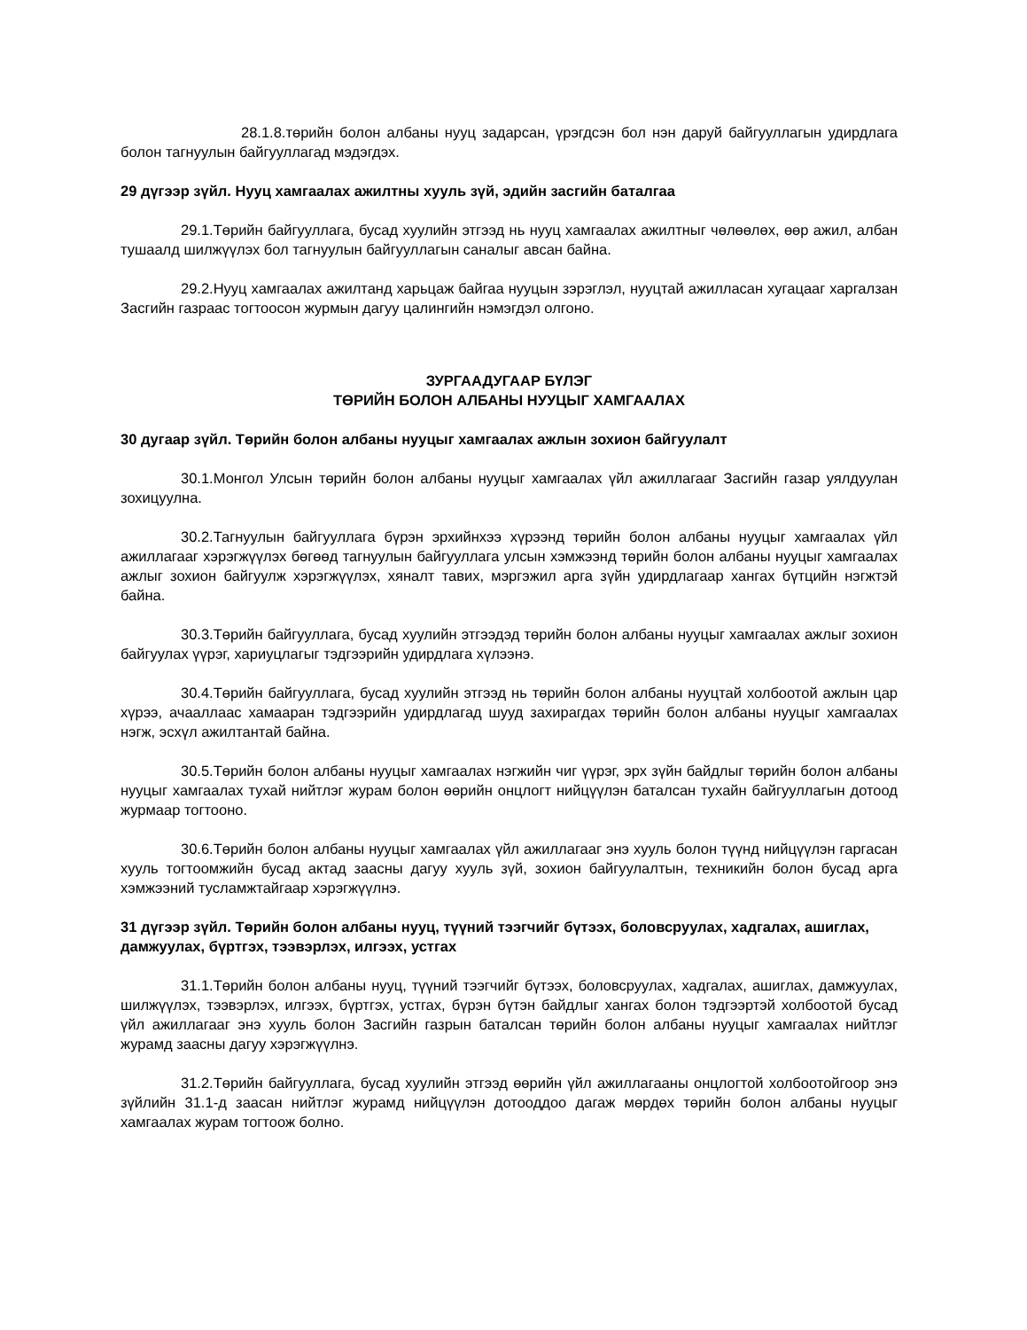28.1.8.төрийн болон албаны нууц задарсан, үрэгдсэн бол нэн даруй байгууллагын удирдлага болон тагнуулын байгууллагад мэдэгдэх.
29 дүгээр зүйл. Нууц хамгаалах ажилтны хууль зүй, эдийн засгийн баталгаа
29.1.Төрийн байгууллага, бусад хуулийн этгээд нь нууц хамгаалах ажилтныг чөлөөлөх, өөр ажил, албан тушаалд шилжүүлэх бол тагнуулын байгууллагын саналыг авсан байна.
29.2.Нууц хамгаалах ажилтанд харьцаж байгаа нууцын зэрэглэл, нууцтай ажилласан хугацааг харгалзан Засгийн газраас тогтоосон журмын дагуу цалингийн нэмэгдэл олгоно.
ЗУРГААДУГААР БҮЛЭГ
ТӨРИЙН БОЛОН АЛБАНЫ НУУЦЫГ ХАМГААЛАХ
30 дугаар зүйл. Төрийн болон албаны нууцыг хамгаалах ажлын зохион байгуулалт
30.1.Монгол Улсын төрийн болон албаны нууцыг хамгаалах үйл ажиллагааг Засгийн газар уялдуулан зохицуулна.
30.2.Тагнуулын байгууллага бүрэн эрхийнхээ хүрээнд төрийн болон албаны нууцыг хамгаалах үйл ажиллагааг хэрэгжүүлэх бөгөөд тагнуулын байгууллага улсын хэмжээнд төрийн болон албаны нууцыг хамгаалах ажлыг зохион байгуулж хэрэгжүүлэх, хяналт тавих, мэргэжил арга зүйн удирдлагаар хангах бүтцийн нэгжтэй байна.
30.3.Төрийн байгууллага, бусад хуулийн этгээдэд төрийн болон албаны нууцыг хамгаалах ажлыг зохион байгуулах үүрэг, хариуцлагыг тэдгээрийн удирдлага хүлээнэ.
30.4.Төрийн байгууллага, бусад хуулийн этгээд нь төрийн болон албаны нууцтай холбоотой ажлын цар хүрээ, ачааллаас хамааран тэдгээрийн удирдлагад шууд захирагдах төрийн болон албаны нууцыг хамгаалах нэгж, эсхүл ажилтантай байна.
30.5.Төрийн болон албаны нууцыг хамгаалах нэгжийн чиг үүрэг, эрх зүйн байдлыг төрийн болон албаны нууцыг хамгаалах тухай нийтлэг журам болон өөрийн онцлогт нийцүүлэн баталсан тухайн байгууллагын дотоод журмаар тогтооно.
30.6.Төрийн болон албаны нууцыг хамгаалах үйл ажиллагааг энэ хууль болон түүнд нийцүүлэн гаргасан хууль тогтоомжийн бусад актад заасны дагуу хууль зүй, зохион байгуулалтын, техникийн болон бусад арга хэмжээний тусламжтайгаар хэрэгжүүлнэ.
31 дүгээр зүйл. Төрийн болон албаны нууц, түүний тээгчийг бүтээх, боловсруулах, хадгалах, ашиглах, дамжуулах, бүртгэх, тээвэрлэх, илгээх, устгах
31.1.Төрийн болон албаны нууц, түүний тээгчийг бүтээх, боловсруулах, хадгалах, ашиглах, дамжуулах, шилжүүлэх, тээвэрлэх, илгээх, бүртгэх, устгах, бүрэн бүтэн байдлыг хангах болон тэдгээртэй холбоотой бусад үйл ажиллагааг энэ хууль болон Засгийн газрын баталсан төрийн болон албаны нууцыг хамгаалах нийтлэг журамд заасны дагуу хэрэгжүүлнэ.
31.2.Төрийн байгууллага, бусад хуулийн этгээд өөрийн үйл ажиллагааны онцлогтой холбоотойгоор энэ зүйлийн 31.1-д заасан нийтлэг журамд нийцүүлэн дотооддоо дагаж мөрдөх төрийн болон албаны нууцыг хамгаалах журам тогтоож болно.